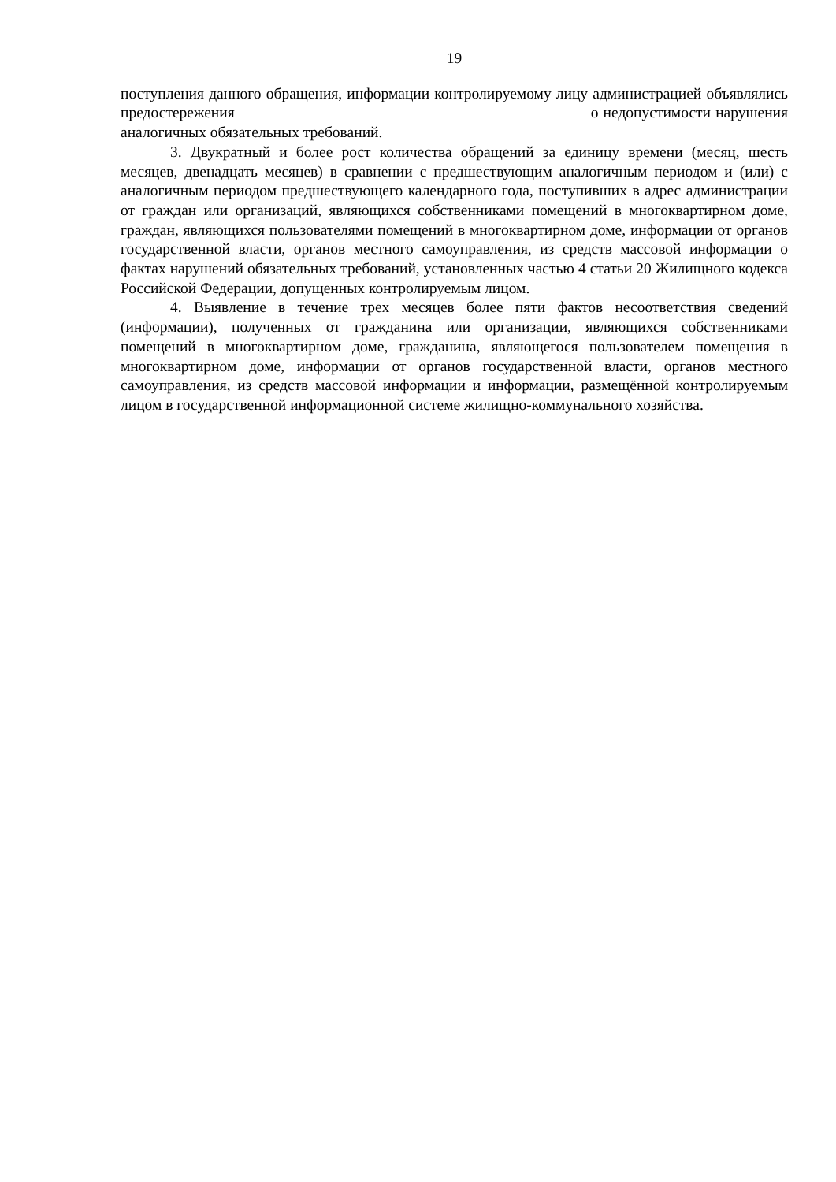19
поступления данного обращения, информации контролируемому лицу администрацией объявлялись предостережения о недопустимости нарушения аналогичных обязательных требований.
3. Двукратный и более рост количества обращений за единицу времени (месяц, шесть месяцев, двенадцать месяцев) в сравнении с предшествующим аналогичным периодом и (или) с аналогичным периодом предшествующего календарного года, поступивших в адрес администрации от граждан или организаций, являющихся собственниками помещений в многоквартирном доме, граждан, являющихся пользователями помещений в многоквартирном доме, информации от органов государственной власти, органов местного самоуправления, из средств массовой информации о фактах нарушений обязательных требований, установленных частью 4 статьи 20 Жилищного кодекса Российской Федерации, допущенных контролируемым лицом.
4. Выявление в течение трех месяцев более пяти фактов несоответствия сведений (информации), полученных от гражданина или организации, являющихся собственниками помещений в многоквартирном доме, гражданина, являющегося пользователем помещения в многоквартирном доме, информации от органов государственной власти, органов местного самоуправления, из средств массовой информации и информации, размещённой контролируемым лицом в государственной информационной системе жилищно-коммунального хозяйства.